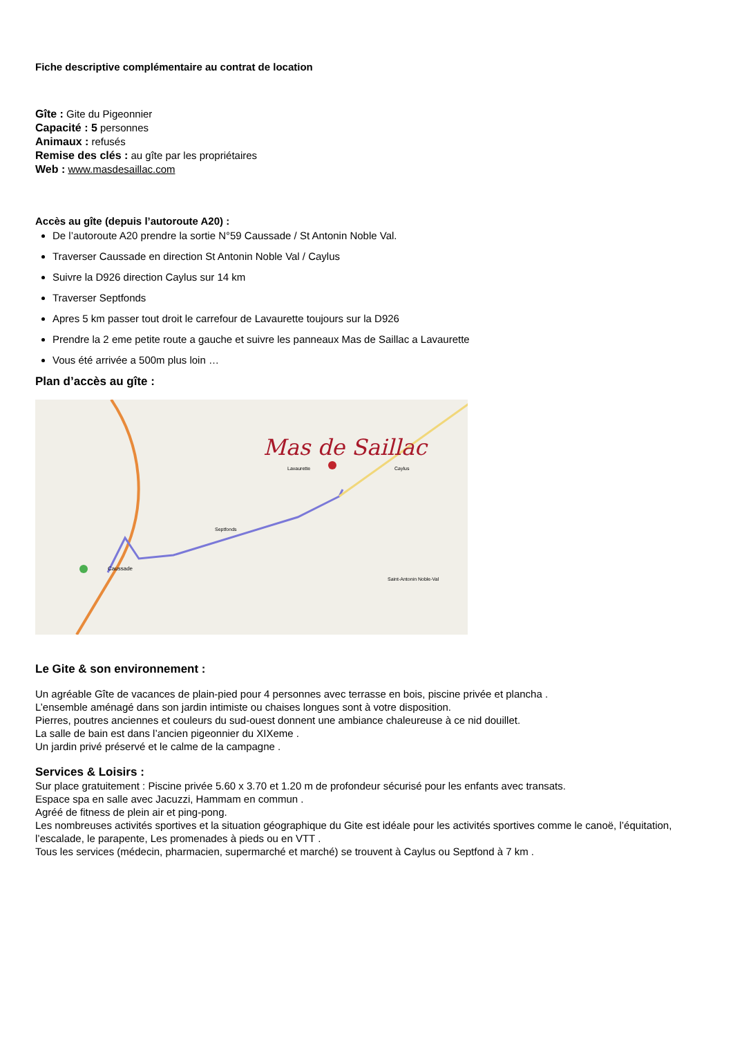Fiche descriptive complémentaire au contrat de location
Gîte : Gite du Pigeonnier
Capacité : 5 personnes
Animaux : refusés
Remise des clés : au gîte par les propriétaires
Web : www.masdesaillac.com
Accès au gîte (depuis l’autoroute A20) :
De l’autoroute A20 prendre la sortie N°59 Caussade / St Antonin Noble Val.
Traverser Caussade en direction St Antonin Noble Val / Caylus
Suivre la D926 direction Caylus sur 14 km
Traverser Septfonds
Apres 5 km passer tout droit le carrefour de Lavaurette toujours sur la D926
Prendre la 2 eme petite route a gauche et suivre les panneaux Mas de Saillac a Lavaurette
Vous été arrivée a 500m plus loin …
Plan d’accès au gîte :
Mas de Saillac
Lavaurette
Caylus
Septfonds
Caussade
Saint-Antonin Noble-Val
Le Gite & son environnement :
Un agréable Gîte de vacances de plain-pied pour 4 personnes avec terrasse en bois, piscine privée et plancha .
L’ensemble aménagé dans son jardin intimiste ou chaises longues sont à votre disposition.
Pierres, poutres anciennes et couleurs du sud-ouest donnent une ambiance chaleureuse à ce nid douillet.
La salle de bain est dans l’ancien pigeonnier du XIXeme .
Un jardin privé préservé et le calme de la campagne .
Services & Loisirs :
Sur place gratuitement : Piscine privée 5.60 x 3.70 et 1.20 m de profondeur sécurisé pour les enfants avec transats.
Espace spa en salle avec Jacuzzi, Hammam en commun .
Agréé de fitness de plein air et ping-pong.
Les nombreuses activités sportives et la situation géographique du Gite est idéale pour les activités sportives comme le canoë, l’équitation, l’escalade, le parapente, Les promenades à pieds ou en VTT .
Tous les services (médecin, pharmacien, supermarché et marché) se trouvent à Caylus ou Septfond à 7 km .